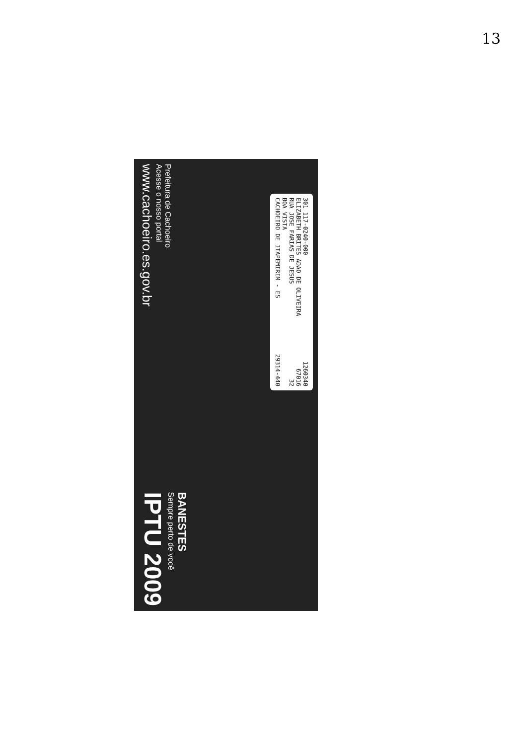13
301 117-0240-000 1260340
ELIZABETH BRITES ADAO DE OLIVEIRA 67016
RUA JOSE FARIAS DE JESUS 32
BOA VISTA
CACHOEIRO DE ITAPEMIRIM - ES 29314-440
Prefeitura de Cachoeiro
Acesse o nosso portal
www.cachoeiro.es.gov.br
BANESTES
Sempre perto de você
IPTU 2009